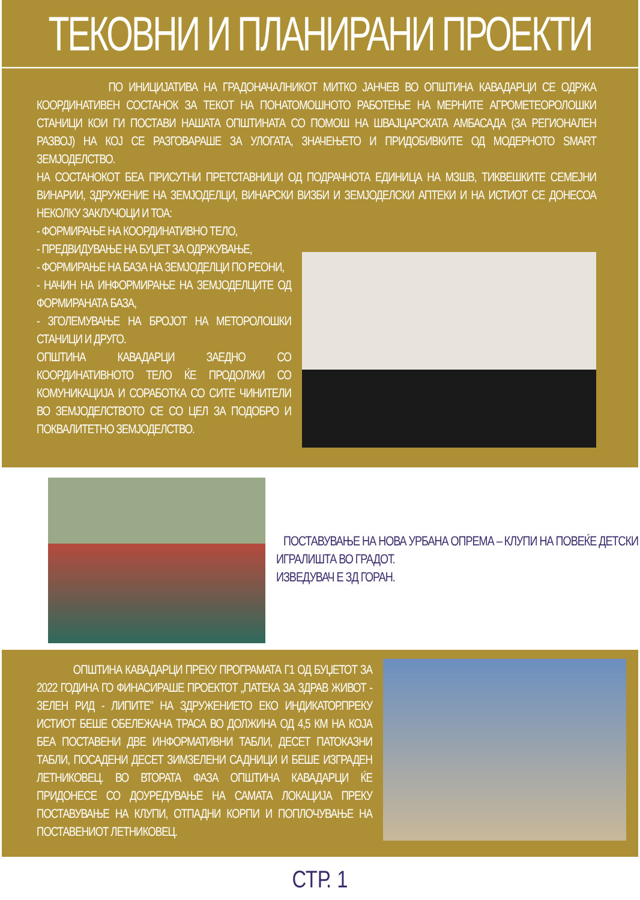ТЕКОВНИ И ПЛАНИРАНИ ПРОЕКТИ
ПО ИНИЦИЈАТИВА НА ГРАДОНАЧАЛНИКОТ МИТКО ЈАНЧЕВ ВО ОПШТИНА КАВАДАРЦИ СЕ ОДРЖА КООРДИНАТИВЕН СОСТАНОК ЗА ТЕКОТ НА ПОНАТОМОШНОТО РАБОТЕЊЕ НА МЕРНИТЕ АГРОМЕТЕОРОЛОШКИ СТАНИЦИ КОИ ГИ ПОСТАВИ НАШАТА ОПШТИНАТА СО ПОМОШ НА ШВАЈЦАРСКАТА АМБАСАДА (ЗА РЕГИОНАЛЕН РАЗВОЈ) НА КОЈ СЕ РАЗГОВАРАШЕ ЗА УЛОГАТА, ЗНАЧЕЊЕТО И ПРИДОБИВКИТЕ ОД МОДЕРНОТО SMART ЗЕМЈОДЕЛСТВО.
НА СОСТАНОКОТ БЕА ПРИСУТНИ ПРЕТСТАВНИЦИ ОД ПОДРАЧНОТА ЕДИНИЦА НА МЗШВ, ТИКВЕШКИТЕ СЕМЕЈНИ ВИНАРИИ, ЗДРУЖЕНИЕ НА ЗЕМЈОДЕЛЦИ, ВИНАРСКИ ВИЗБИ И ЗЕМЈОДЕЛСКИ АПТЕКИ И НА ИСТИОТ СЕ ДОНЕСОА НЕКОЛКУ ЗАКЛУЧОЦИ И ТОА:
- ФОРМИРАЊЕ НА КООРДИНАТИВНО ТЕЛО,
- ПРЕДВИДУВАЊЕ НА БУЏЕТ ЗА ОДРЖУВАЊЕ,
- ФОРМИРАЊЕ НА БАЗА НА ЗЕМЈОДЕЛЦИ ПО РЕОНИ,
- НАЧИН НА ИНФОРМИРАЊЕ НА ЗЕМЈОДЕЛЦИТЕ ОД ФОРМИРАНАТА БАЗА,
- ЗГОЛЕМУВАЊЕ НА БРОЈОТ НА МЕТОРОЛОШКИ СТАНИЦИ И ДРУГО.
ОПШТИНА КАВАДАРЦИ ЗАЕДНО СО КООРДИНАТИВНОТО ТЕЛО ЌЕ ПРОДОЛЖИ СО КОМУНИКАЦИЈА И СОРАБОТКА СО СИТЕ ЧИНИТЕЛИ ВО ЗЕМЈОДЕЛСТВОТО СЕ СО ЦЕЛ ЗА ПОДОБРО И ПОКВАЛИТЕТНО ЗЕМЈОДЕЛСТВО.
ПОСТАВУВАЊЕ НА НОВА УРБАНА ОПРЕМА – КЛУПИ НА ПОВЕЌЕ ДЕТСКИ ИГРАЛИШТА ВО ГРАДОТ.
ИЗВЕДУВАЧ Е ЗД ГОРАН.
ОПШТИНА КАВАДАРЦИ ПРЕКУ ПРОГРАМАТА Г1 ОД БУЏЕТОТ ЗА 2022 ГОДИНА ГО ФИНАСИРАШЕ ПРОЕКТОТ „ПАТЕКА ЗА ЗДРАВ ЖИВОТ - ЗЕЛЕН РИД - ЛИПИТЕ" НА ЗДРУЖЕНИЕТО ЕКО ИНДИКАТОР.ПРЕКУ ИСТИОТ БЕШЕ ОБЕЛЕЖАНА ТРАСА ВО ДОЛЖИНА ОД 4,5 КМ НА КОЈА БЕА ПОСТАВЕНИ ДВЕ ИНФОРМАТИВНИ ТАБЛИ, ДЕСЕТ ПАТОКАЗНИ ТАБЛИ, ПОСАДЕНИ ДЕСЕТ ЗИМЗЕЛЕНИ САДНИЦИ И БЕШЕ ИЗГРАДЕН ЛЕТНИКОВЕЦ. ВО ВТОРАТА ФАЗА ОПШТИНА КАВАДАРЦИ ЌЕ ПРИДОНЕСЕ СО ДОУРЕДУВАЊЕ НА САМАТА ЛОКАЦИЈА ПРЕКУ ПОСТАВУВАЊЕ НА КЛУПИ, ОТПАДНИ КОРПИ И ПОПЛОЧУВАЊЕ НА ПОСТАВЕНИОТ ЛЕТНИКОВЕЦ.
СТР. 1